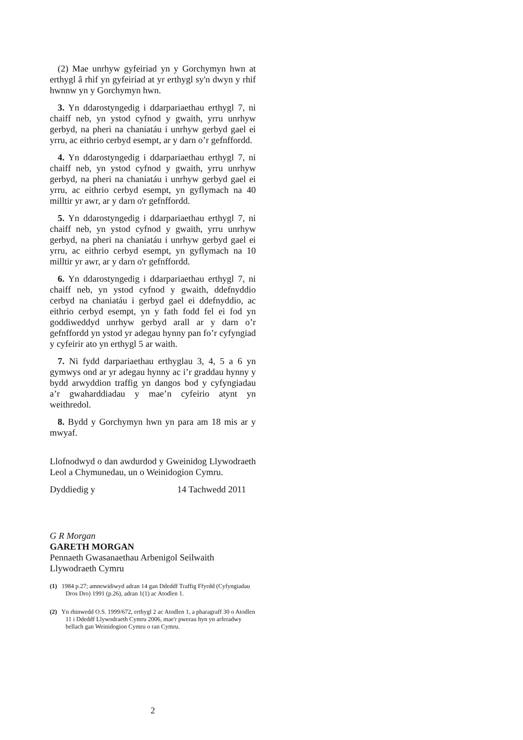(2) Mae unrhyw gyfeiriad yn y Gorchymyn hwn at erthygl â rhif yn gyfeiriad at yr erthygl sy'n dwyn y rhif hwnnw yn y Gorchymyn hwn.
3. Yn ddarostyngedig i ddarpariaethau erthygl 7, ni chaiff neb, yn ystod cyfnod y gwaith, yrru unrhyw gerbyd, na pheri na chaniatáu i unrhyw gerbyd gael ei yrru, ac eithrio cerbyd esempt, ar y darn o’r gefnffordd.
4. Yn ddarostyngedig i ddarpariaethau erthygl 7, ni chaiff neb, yn ystod cyfnod y gwaith, yrru unrhyw gerbyd, na pheri na chaniatáu i unrhyw gerbyd gael ei yrru, ac eithrio cerbyd esempt, yn gyflymach na 40 milltir yr awr, ar y darn o'r gefnffordd.
5. Yn ddarostyngedig i ddarpariaethau erthygl 7, ni chaiff neb, yn ystod cyfnod y gwaith, yrru unrhyw gerbyd, na pheri na chaniatáu i unrhyw gerbyd gael ei yrru, ac eithrio cerbyd esempt, yn gyflymach na 10 milltir yr awr, ar y darn o'r gefnffordd.
6. Yn ddarostyngedig i ddarpariaethau erthygl 7, ni chaiff neb, yn ystod cyfnod y gwaith, ddefnyddio cerbyd na chaniatáu i gerbyd gael ei ddefnyddio, ac eithrio cerbyd esempt, yn y fath fodd fel ei fod yn goddiweddyd unrhyw gerbyd arall ar y darn o’r gefnffordd yn ystod yr adegau hynny pan fo’r cyfyngiad y cyfeirir ato yn erthygl 5 ar waith.
7. Ni fydd darpariaethau erthyglau 3, 4, 5 a 6 yn gymwys ond ar yr adegau hynny ac i’r graddau hynny y bydd arwyddion traffig yn dangos bod y cyfyngiadau a’r gwaharddiadau y mae’n cyfeirio atynt yn weithredol.
8. Bydd y Gorchymyn hwn yn para am 18 mis ar y mwyaf.
Llofnodwyd o dan awdurdod y Gweinidog Llywodraeth Leol a Chymunedau, un o Weinidogion Cymru.
Dyddiedig y 14 Tachwedd 2011
G R Morgan
GARETH MORGAN
Pennaeth Gwasanaethau Arbenigol Seilwaith
Llywodraeth Cymru
(1) 1984 p.27; amnewidiwyd adran 14 gan Ddeddf Traffig Ffyrdd (Cyfyngiadau Dros Dro) 1991 (p.26), adran 1(1) ac Atodlen 1.
(2) Yn rhinwedd O.S. 1999/672, erthygl 2 ac Atodlen 1, a pharagraff 30 o Atodlen 11 i Ddeddf Llywodraeth Cymru 2006, mae'r pwerau hyn yn arferadwy bellach gan Weinidogion Cymru o ran Cymru.
2